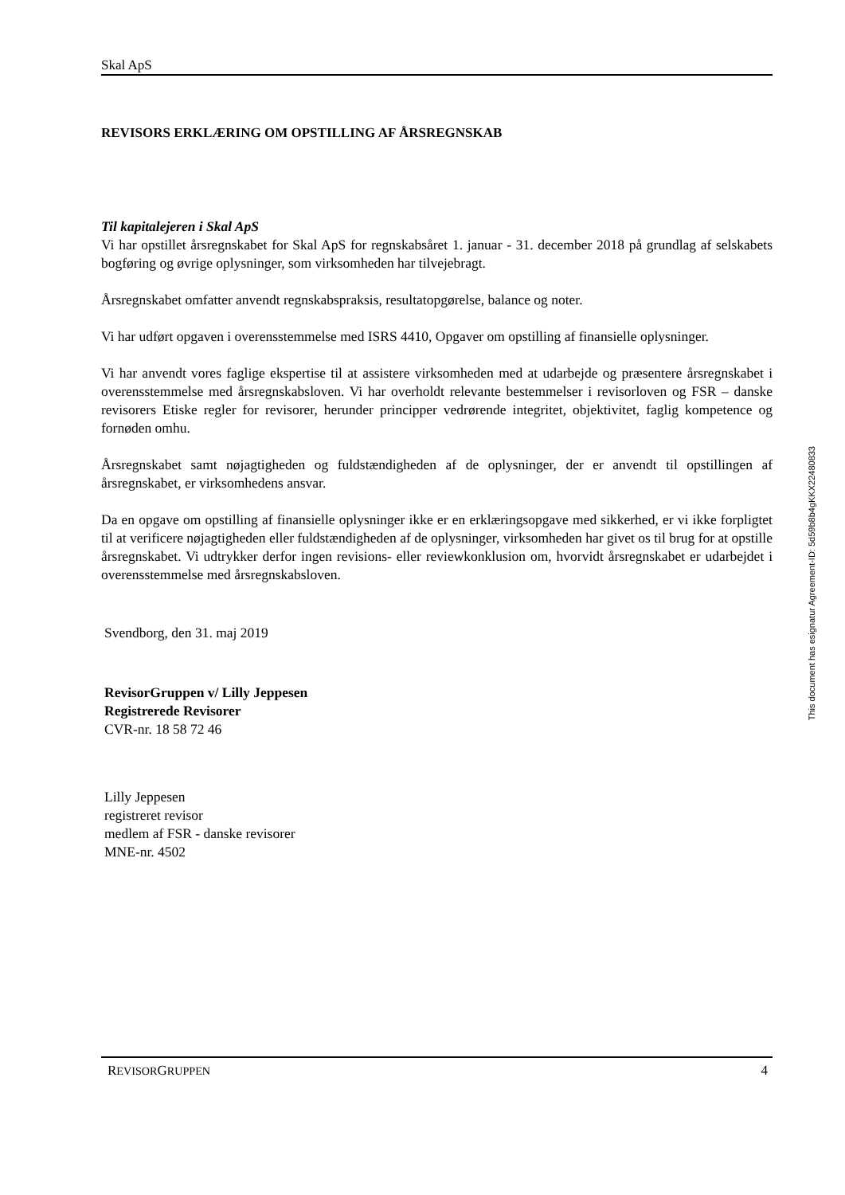Skal ApS
REVISORS ERKLÆRING OM OPSTILLING AF ÅRSREGNSKAB
Til kapitalejeren i Skal ApS
Vi har opstillet årsregnskabet for Skal ApS for regnskabsåret 1. januar - 31. december 2018 på grundlag af selskabets bogføring og øvrige oplysninger, som virksomheden har tilvejebragt.
Årsregnskabet omfatter anvendt regnskabspraksis, resultatopgørelse, balance og noter.
Vi har udført opgaven i overensstemmelse med ISRS 4410, Opgaver om opstilling af finansielle oplysninger.
Vi har anvendt vores faglige ekspertise til at assistere virksomheden med at udarbejde og præsentere årsregnskabet i overensstemmelse med årsregnskabsloven. Vi har overholdt relevante bestemmelser i revisorloven og FSR – danske revisorers Etiske regler for revisorer, herunder principper vedrørende integritet, objektivitet, faglig kompetence og fornøden omhu.
Årsregnskabet samt nøjagtigheden og fuldstændigheden af de oplysninger, der er anvendt til opstillingen af årsregnskabet, er virksomhedens ansvar.
Da en opgave om opstilling af finansielle oplysninger ikke er en erklæringsopgave med sikkerhed, er vi ikke forpligtet til at verificere nøjagtigheden eller fuldstændigheden af de oplysninger, virksomheden har givet os til brug for at opstille årsregnskabet. Vi udtrykker derfor ingen revisions- eller reviewkonklusion om, hvorvidt årsregnskabet er udarbejdet i overensstemmelse med årsregnskabsloven.
Svendborg, den 31. maj 2019
RevisorGruppen v/ Lilly Jeppesen
Registrerede Revisorer
CVR-nr. 18 58 72 46
Lilly Jeppesen
registreret revisor
medlem af FSR - danske revisorer
MNE-nr. 4502
This document has esignatur Agreement-ID: 5d59b8b4gKKX22480833
REVISORGRUPPEN 4